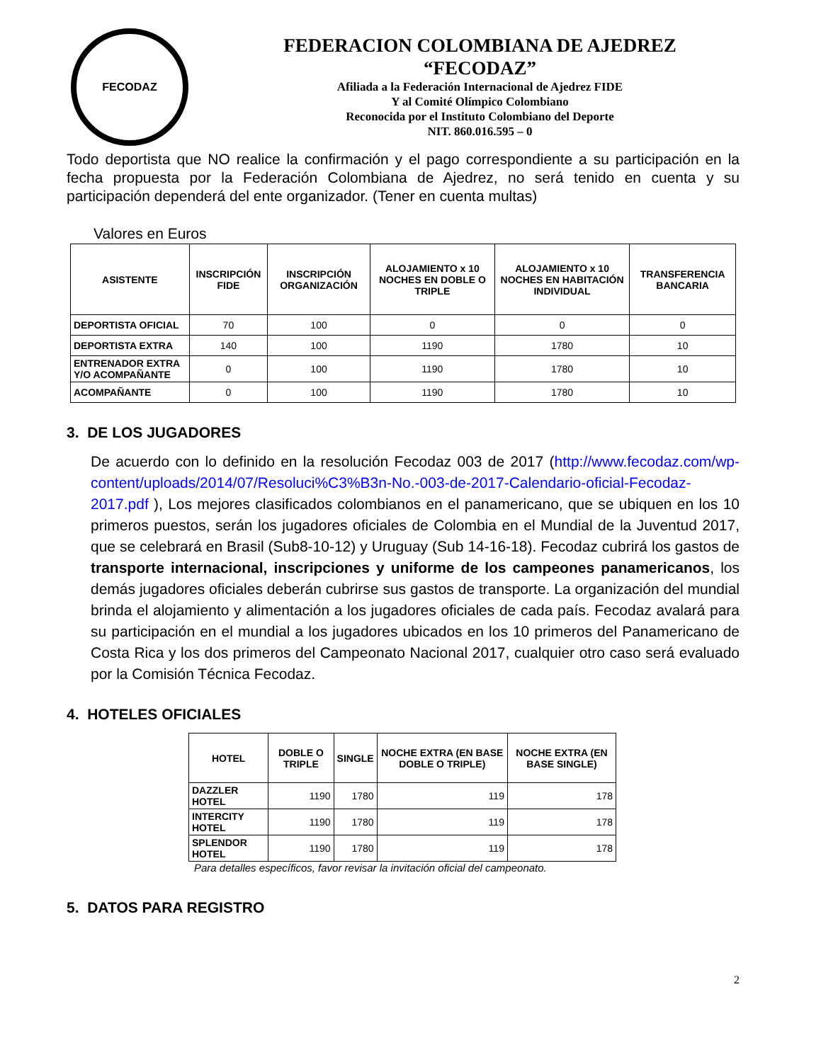FECODAZ
FEDERACION COLOMBIANA DE AJEDREZ
“FECODAZ”
Afiliada a la Federación Internacional de Ajedrez FIDE
Y al Comité Olímpico Colombiano
Reconocida por el Instituto Colombiano del Deporte
NIT. 860.016.595 – 0
Todo deportista que NO realice la confirmación y el pago correspondiente a su participación en la fecha propuesta por la Federación Colombiana de Ajedrez, no será tenido en cuenta y su participación dependerá del ente organizador. (Tener en cuenta multas)
Valores en Euros
| ASISTENTE | INSCRIPCIÓN FIDE | INSCRIPCIÓN ORGANIZACIÓN | ALOJAMIENTO x 10 NOCHES EN DOBLE O TRIPLE | ALOJAMIENTO x 10 NOCHES EN HABITACIÓN INDIVIDUAL | TRANSFERENCIA BANCARIA |
| --- | --- | --- | --- | --- | --- |
| DEPORTISTA OFICIAL | 70 | 100 | 0 | 0 | 0 |
| DEPORTISTA EXTRA | 140 | 100 | 1190 | 1780 | 10 |
| ENTRENADOR EXTRA Y/O ACOMPAÑANTE | 0 | 100 | 1190 | 1780 | 10 |
| ACOMPAÑANTE | 0 | 100 | 1190 | 1780 | 10 |
3. DE LOS JUGADORES
De acuerdo con lo definido en la resolución Fecodaz 003 de 2017 (http://www.fecodaz.com/wp-content/uploads/2014/07/Resoluci%C3%B3n-No.-003-de-2017-Calendario-oficial-Fecodaz-2017.pdf ), Los mejores clasificados colombianos en el panamericano, que se ubiquen en los 10 primeros puestos, serán los jugadores oficiales de Colombia en el Mundial de la Juventud 2017, que se celebrará en Brasil (Sub8-10-12) y Uruguay (Sub 14-16-18). Fecodaz cubrirá los gastos de transporte internacional, inscripciones y uniforme de los campeones panamericanos, los demás jugadores oficiales deberán cubrirse sus gastos de transporte. La organización del mundial brinda el alojamiento y alimentación a los jugadores oficiales de cada país. Fecodaz avalará para su participación en el mundial a los jugadores ubicados en los 10 primeros del Panamericano de Costa Rica y los dos primeros del Campeonato Nacional 2017, cualquier otro caso será evaluado por la Comisión Técnica Fecodaz.
4. HOTELES OFICIALES
| HOTEL | DOBLE O TRIPLE | SINGLE | NOCHE EXTRA (EN BASE DOBLE O TRIPLE) | NOCHE EXTRA (EN BASE SINGLE) |
| --- | --- | --- | --- | --- |
| DAZZLER HOTEL | 1190 | 1780 | 119 | 178 |
| INTERCITY HOTEL | 1190 | 1780 | 119 | 178 |
| SPLENDOR HOTEL | 1190 | 1780 | 119 | 178 |
Para detalles específicos, favor revisar la invitación oficial del campeonato.
5. DATOS PARA REGISTRO
2